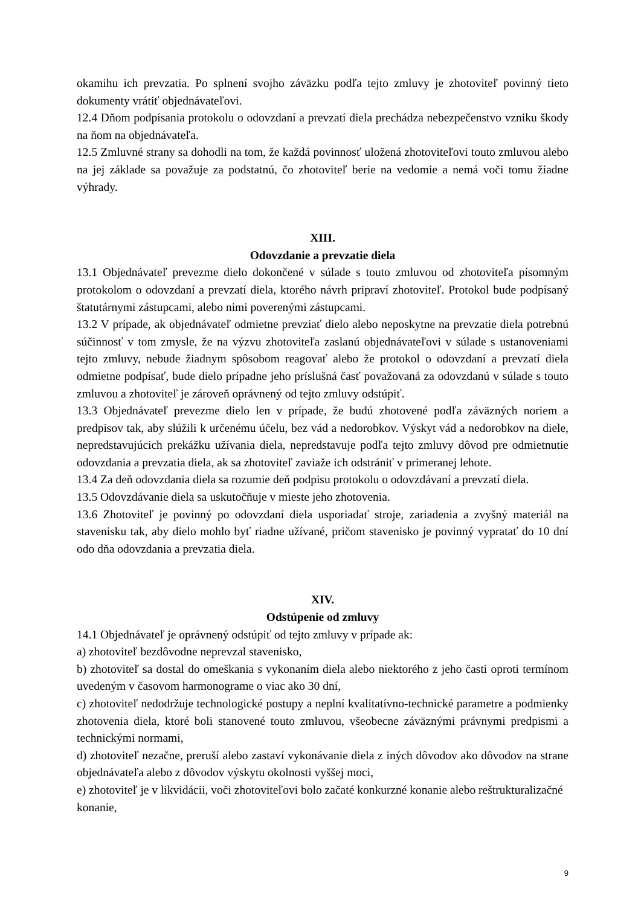okamihu ich prevzatia. Po splnení svojho záväzku podľa tejto zmluvy je zhotoviteľ povinný tieto dokumenty vrátiť objednávateľovi.
12.4 Dňom podpísania protokolu o odovzdaní a prevzatí diela prechádza nebezpečenstvo vzniku škody na ňom na objednávateľa.
12.5 Zmluvné strany sa dohodli na tom, že každá povinnosť uložená zhotoviteľovi touto zmluvou alebo na jej základe sa považuje za podstatnú, čo zhotoviteľ berie na vedomie a nemá voči tomu žiadne výhrady.
XIII.
Odovzdanie a prevzatie diela
13.1 Objednávateľ prevezme dielo dokončené v súlade s touto zmluvou od zhotoviteľa písomným protokolom o odovzdaní a prevzatí diela, ktorého návrh pripraví zhotoviteľ. Protokol bude podpísaný štatutárnymi zástupcami, alebo nimi poverenými zástupcami.
13.2 V prípade, ak objednávateľ odmietne prevziať dielo alebo neposkytne na prevzatie diela potrebnú súčinnosť v tom zmysle, že na výzvu zhotoviteľa zaslanú objednávateľovi v súlade s ustanoveniami tejto zmluvy, nebude žiadnym spôsobom reagovať alebo že protokol o odovzdaní a prevzatí diela odmietne podpísať, bude dielo prípadne jeho príslušná časť považovaná za odovzdanú v súlade s touto zmluvou a zhotoviteľ je zároveň oprávnený od tejto zmluvy odstúpiť.
13.3 Objednávateľ prevezme dielo len v prípade, že budú zhotovené podľa záväzných noriem a predpisov tak, aby slúžili k určenému účelu, bez vád a nedorobkov. Výskyt vád a nedorobkov na diele, nepredstavujúcich prekážku užívania diela, nepredstavuje podľa tejto zmluvy dôvod pre odmietnutie odovzdania a prevzatia diela, ak sa zhotoviteľ zaviaže ich odstrániť v primeranej lehote.
13.4 Za deň odovzdania diela sa rozumie deň podpisu protokolu o odovzdávaní a prevzatí diela.
13.5 Odovzdávanie diela sa uskutočňuje v mieste jeho zhotovenia.
13.6 Zhotoviteľ je povinný po odovzdaní diela usporiadať stroje, zariadenia a zvyšný materiál na stavenisku tak, aby dielo mohlo byť riadne užívané, pričom stavenisko je povinný vypratať do 10 dní odo dňa odovzdania a prevzatia diela.
XIV.
Odstúpenie od zmluvy
14.1 Objednávateľ je oprávnený odstúpiť od tejto zmluvy v prípade ak:
a) zhotoviteľ bezdôvodne neprevzal stavenisko,
b) zhotoviteľ sa dostal do omeškania s vykonaním diela alebo niektorého z jeho časti oproti termínom uvedeným v časovom harmonograme o viac ako 30 dní,
c) zhotoviteľ nedodržuje technologické postupy a neplní kvalitatívno-technické parametre a podmienky zhotovenia diela, ktoré boli stanovené touto zmluvou, všeobecne záväznými právnymi predpismi a technickými normami,
d) zhotoviteľ nezačne, preruší alebo zastaví vykonávanie diela z iných dôvodov ako dôvodov na strane objednávateľa alebo z dôvodov výskytu okolnosti vyššej moci,
e) zhotoviteľ je v likvidácii, voči zhotoviteľovi bolo začaté konkurzné konanie alebo reštrukturalizačné konanie,
9